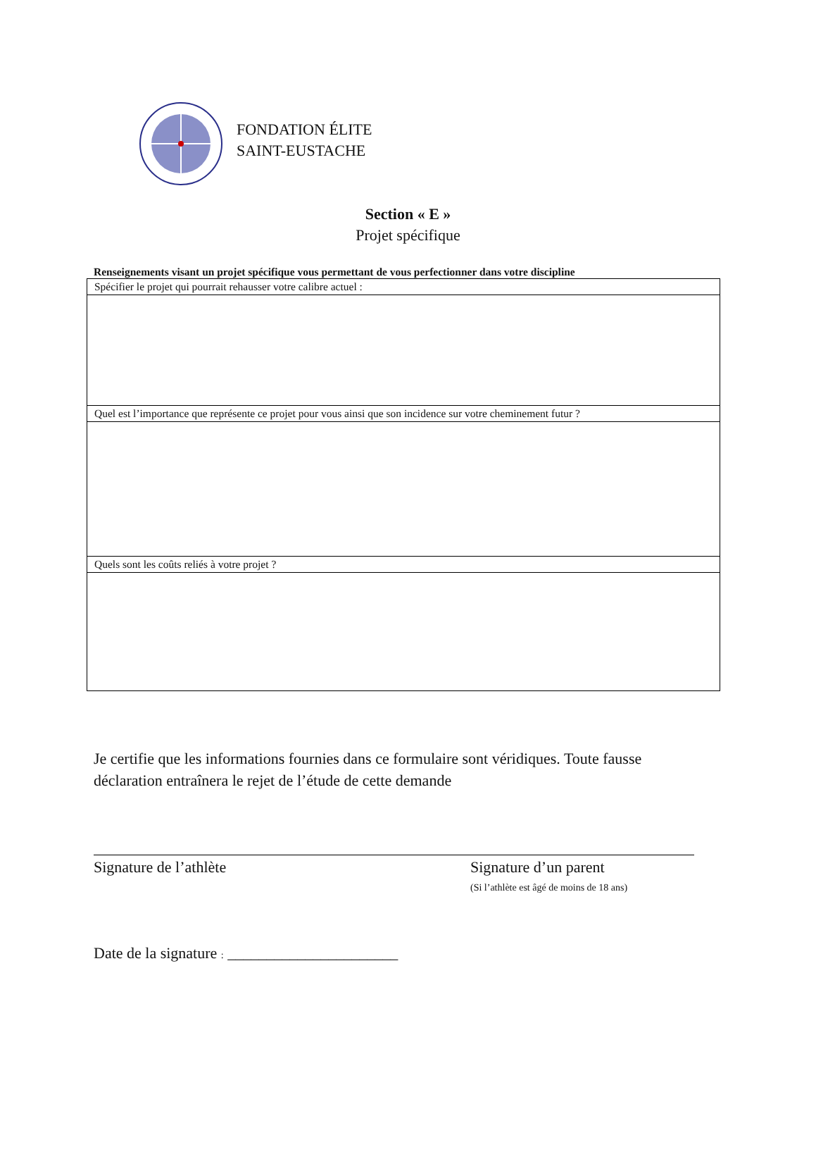FONDATION ÉLITE
SAINT-EUSTACHE
Section « E »
Projet spécifique
Renseignements visant un projet spécifique vous permettant de vous perfectionner dans votre discipline
| Spécifier le projet qui pourrait rehausser votre calibre actuel : |
| Quel est l’importance que représente ce projet pour vous ainsi que son incidence sur votre cheminement futur ? |
| Quels sont les coûts reliés à votre projet ? |
Je certifie que les informations fournies dans ce formulaire sont véridiques. Toute fausse déclaration entraînera le rejet de l’étude de cette demande
Signature de l’athlète Signature d’un parent
(Si l’athlète est âgé de moins de 18 ans)
Date de la signature : ______________________